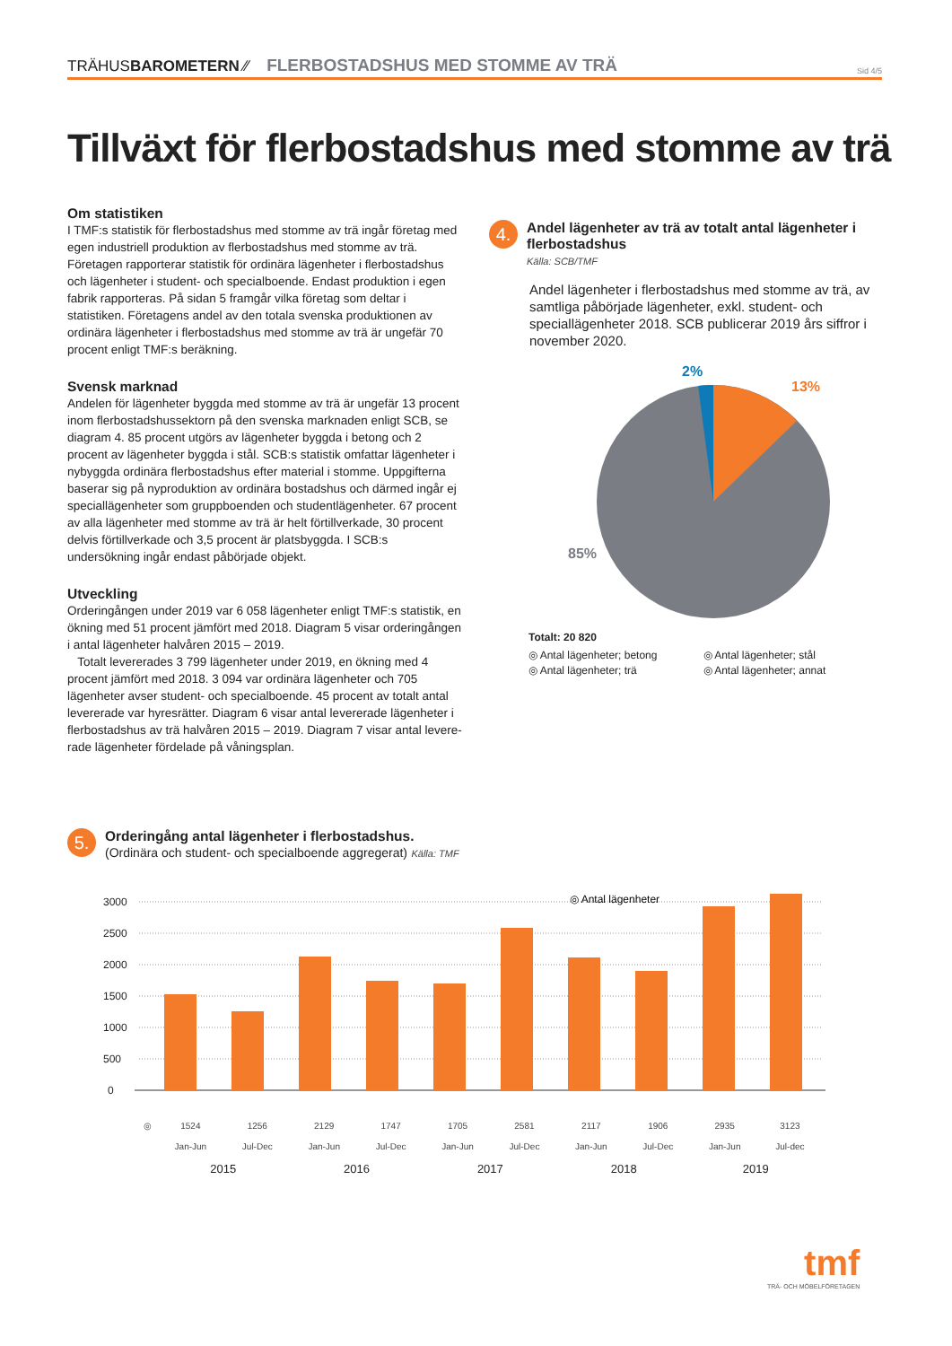TRÄHUSBAROMETERN ⁄⁄ FLERBOSTADSHUS MED STOMME AV TRÄ Sid 4/5
Tillväxt för flerbostadshus med stomme av trä
Om statistiken
I TMF:s statistik för flerbostadshus med stomme av trä ingår företag med egen industriell produktion av flerbostadshus med stomme av trä. Företagen rapporterar statistik för ordinära lägenheter i flerbostadshus och lägenheter i student- och specialboende. Endast produktion i egen fabrik rapporteras. På sidan 5 framgår vilka företag som deltar i statistiken. Företagens andel av den totala svenska produktionen av ordinära lägenheter i flerbostadshus med stomme av trä är ungefär 70 procent enligt TMF:s beräkning.
Svensk marknad
Andelen för lägenheter byggda med stomme av trä är ungefär 13 procent inom flerbostadshussektorn på den svenska marknaden enligt SCB, se diagram 4. 85 procent utgörs av lägenheter byggda i betong och 2 procent av lägenheter byggda i stål. SCB:s statistik omfattar lägenheter i nybyggda ordinära flerbostadshus efter material i stomme. Uppgifterna baserar sig på nyproduktion av ordinära bostadshus och därmed ingår ej speciallägen­heter som gruppboenden och studentlägenheter. 67 procent av alla lägenheter med stomme av trä är helt förtillverkade, 30 procent delvis förtillverkade och 3,5 procent är platsbyggda. I SCB:s undersökning ingår endast påbörjade objekt.
Utveckling
Orderingången under 2019 var 6 058 lägenheter enligt TMF:s statistik, en ökning med 51 procent jämfört med 2018. Diagram 5 visar order­ingången i antal lägenheter halvåren 2015 – 2019.
Totalt levererades 3 799 lägenheter under 2019, en ökning med 4 procent jämfört med 2018. 3 094 var ordinära lägenheter och 705 lägenheter avser student- och specialboende. 45 procent av totalt antal levererade var hyresrätter. Diagram 6 visar antal levererade lägenheter i flerbostadshus av trä halvåren 2015 – 2019. Diagram 7 visar antal levere­rade lägenheter fördelade på våningsplan.
4. Andel lägenheter av trä av totalt antal lägenheter i flerbostadshus
Källa: SCB/TMF
Andel lägenheter i flerbostadshus med stomme av trä, av samtliga påbörjade lägenheter, exkl. student- och speciallägenheter 2018. SCB publicerar 2019 års siffror i november 2020.
2%
13%
85%
Totalt: 20 820
◎ Antal lägenheter; betong ◎ Antal lägenheter; stål ◎ Antal lägenheter; trä ◎ Antal lägenheter; annat
5. Orderingång antal lägenheter i flerbostadshus.
(Ordinära och student- och specialboende aggregerat) Källa: TMF
3000
2500
2000
1500
1000
500
0
◎ Antal lägenheter
| ◎ | 1524 | 1256 | 2129 | 1747 | 1705 | 2581 | 2117 | 1906 | 2935 | 3123 |
| | Jan-Jun | Jul-Dec | Jan-Jun | Jul-Dec | Jan-Jun | Jul-Dec | Jan-Jun | Jul-Dec | Jan-Jun | Jul-dec |
| | 2015 | | 2016 | | 2017 | | 2018 | | 2019 | |
tmf
TRÄ- OCH MÖBELFÖRETAGEN